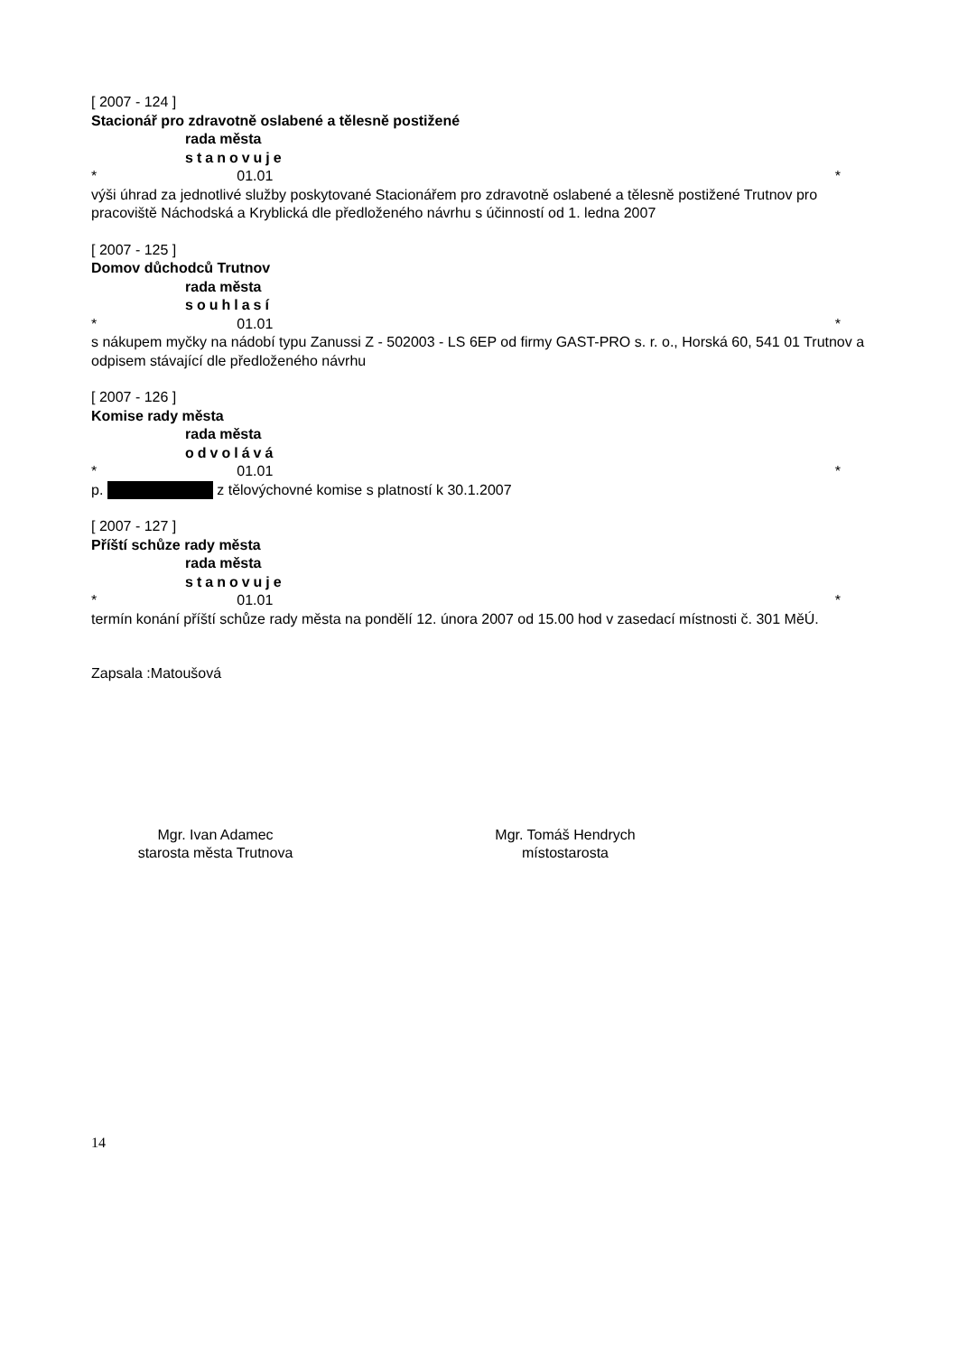[ 2007 - 124 ]
Stacionář pro zdravotně oslabené a tělesně postižené
rada města
stanovuje
* 01.01 *
výši úhrad za jednotlivé služby poskytované Stacionářem pro zdravotně oslabené a tělesně postižené Trutnov pro pracoviště Náchodská a Kryblická dle předloženého návrhu s účinností od 1. ledna 2007
[ 2007 - 125 ]
Domov důchodců Trutnov
rada města
souhlasí
* 01.01 *
s nákupem myčky na nádobí typu Zanussi Z - 502003 - LS 6EP od firmy GAST-PRO s. r. o., Horská 60, 541 01 Trutnov a odpisem stávající dle předloženého návrhu
[ 2007 - 126 ]
Komise rady města
rada města
odvolává
* 01.01 *
p. z tělovýchovné komise s platností k 30.1.2007
[ 2007 - 127 ]
Příští schůze rady města
rada města
stanovuje
* 01.01 *
termín konání příští schůze rady města na pondělí 12. února 2007 od 15.00 hod v zasedací místnosti č. 301 MěÚ.
Zapsala :Matoušová
Mgr. Ivan Adamec
starosta města Trutnova
Mgr. Tomáš Hendrych
místostarosta
14